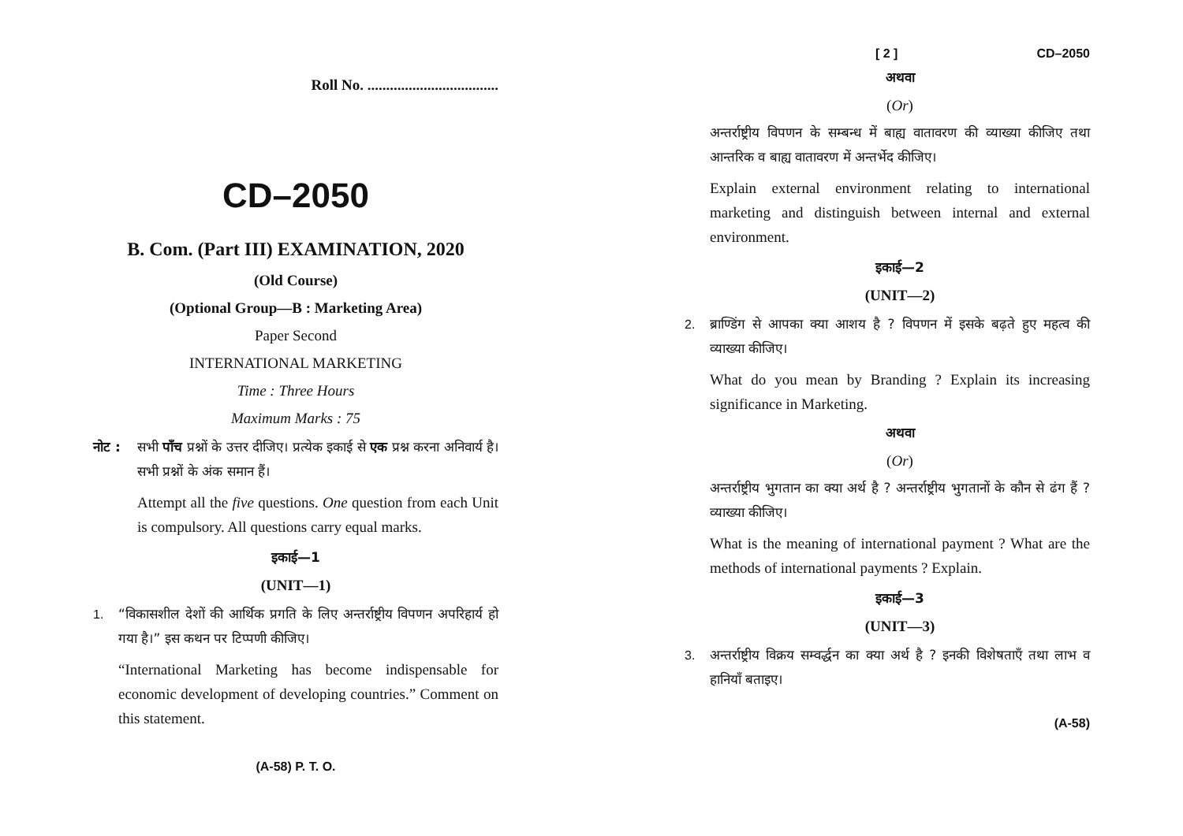Roll No. ...................................
CD–2050
B. Com. (Part III) EXAMINATION, 2020
(Old Course)
(Optional Group—B : Marketing Area)
Paper Second
INTERNATIONAL MARKETING
Time : Three Hours
Maximum Marks : 75
नोट : सभी पाँच प्रश्नों के उत्तर दीजिए। प्रत्येक इकाई से एक प्रश्न करना अनिवार्य है। सभी प्रश्नों के अंक समान हैं।
Attempt all the five questions. One question from each Unit is compulsory. All questions carry equal marks.
इकाई—1
(UNIT—1)
1. “विकासशील देशों की आर्थिक प्रगति के लिए अन्तर्राष्ट्रीय विपणन अपरिहार्य हो गया है।” इस कथन पर टिप्पणी कीजिए।
“International Marketing has become indispensable for economic development of developing countries.” Comment on this statement.
(A-58) P. T. O.
[ 2 ] CD–2050
अथवा
(Or)
अन्तर्राष्ट्रीय विपणन के सम्बन्ध में बाह्य वातावरण की व्याख्या कीजिए तथा आन्तरिक व बाह्य वातावरण में अन्तर्भेद कीजिए।
Explain external environment relating to international marketing and distinguish between internal and external environment.
इकाई—2
(UNIT—2)
2. ब्राण्डिंग से आपका क्या आशय है ? विपणन में इसके बढ़ते हुए महत्व की व्याख्या कीजिए।
What do you mean by Branding ? Explain its increasing significance in Marketing.
अथवा
(Or)
अन्तर्राष्ट्रीय भुगतान का क्या अर्थ है ? अन्तर्राष्ट्रीय भुगतानों के कौन से ढंग हैं ? व्याख्या कीजिए।
What is the meaning of international payment ? What are the methods of international payments ? Explain.
इकाई—3
(UNIT—3)
3. अन्तर्राष्ट्रीय विक्रय सम्वर्द्धन का क्या अर्थ है ? इनकी विशेषताएँ तथा लाभ व हानियाँ बताइए।
(A-58)